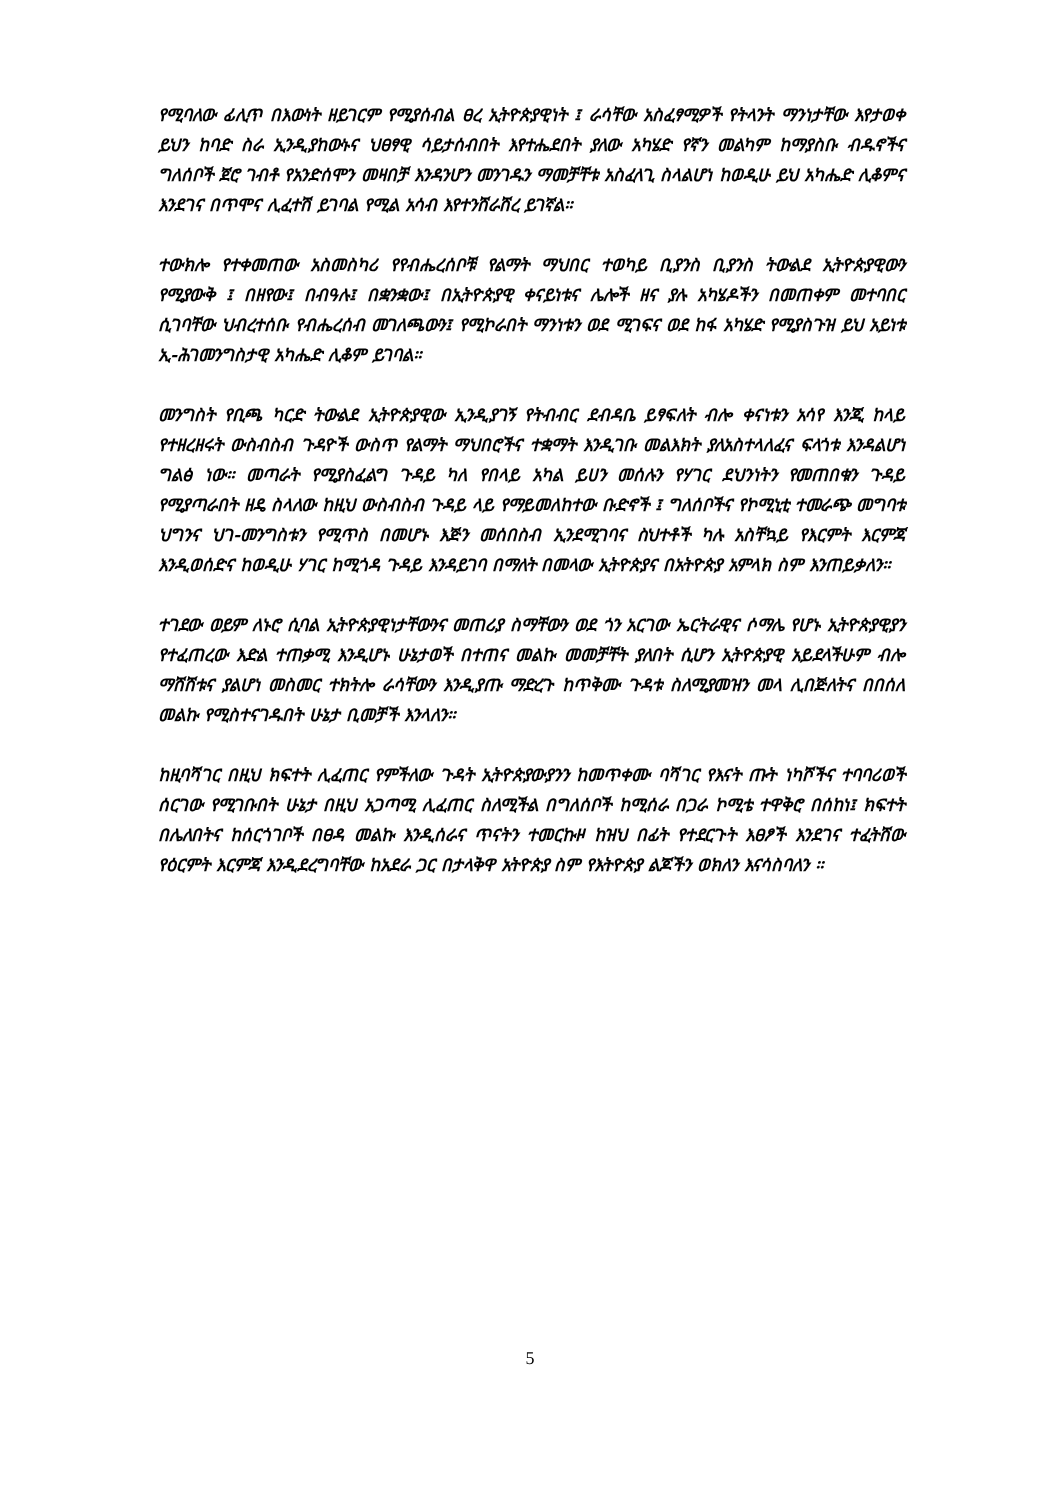የሚባለው ፊሊጥ በእውነት ዘይገርም የሚያሰብል ፀረ ኢትዮጵያዊነት ፤ ራሳቸው አስፈፃሚዎች የትላንት ማንነታቸው እየታወቀ ይህን ከባድ ስራ ኢንዲያከውኑና ህፀፃዊ ሳይታሰብበት እየተሔደበት ያለው አካሄድ የኛን መልካም ከማያስቡ ብዱኖችና ግለሰቦች ጀሮ ገብቶ የአንድሰሞን መዛበቻ እንዳንሆን መንገዱን ማመቻቸቱ አስፈላጊ ስላልሆነ ከወዲሁ ይህ አካሔድ ሊቆምና እንደገና በጥሞና ሊፈተሽ ይገባል የሚል አሳብ እየተንሸራሸረ ይገኛል።
ተውክሎ የተቀመጠው አስመስካሪ የየብሔረሰቦቹ የልማት ማህበር ተወካይ ቢያንስ ቢያንስ ትውልደ ኢትዮጵያዊውን የሚያውቅ ፤ በዘየው፤ በብዓሉ፤ በቋንቋው፤ በኢትዮጵያዊ ቀናይነቱና ሌሎች ዘና ያሉ አካሄዶችን በመጠቀም መተባበር ሲገባቸው ህብረተሰቡ የብሔረሰብ መገለጫውን፤ የሚኮራበት ማንነቱን ወደ ሚገፍና ወደ ከፋ አካሄድ የሚያስጉዝ ይህ አይነቱ ኢ-ሕገመንግስታዊ አካሔድ ሊቆም ይገባል።
መንግስት የቢጫ ካርድ ትውልደ ኢትዮጵያዊው ኢንዲያገኝ የትብብር ደብዳቤ ይፃፍለት ብሎ ቀናነቱን አሳየ እንጂ ከላይ የተዘረዘሩት ውስብስብ ጉዳዮች ውስጥ የልማት ማህበሮችና ተቋማት እንዲገቡ መልእክት ያለአስተላለፈና ፍላጎቱ እንዳልሆነ ግልፅ ነው። መጣራት የሚያስፈልግ ጉዳይ ካለ የበላይ አካል ይሀን መሰሉን የሃገር ደህንነትን የመጠበቁን ጉዳይ የሚያጣራበት ዘዴ ስላለው ከዚህ ውስብስብ ጉዳይ ላይ የማይመለከተው ቡድኖች ፤ ግለሰቦችና የኮሚኒቲ ተመራጭ መግባቱ ህግንና ህገ-መንግስቱን የሚጥስ በመሆኑ እጅን መሰበስብ ኢንደሚገባና ስህተቶች ካሉ አስቸኳይ የእርምት እርምጃ እንዲወሰድና ከወዲሁ ሃገር ከሚጎዳ ጉዳይ እንዳይገባ በማለት በመላው ኢትዮጵያና በአትዮጵያ አምላክ ስም እንጠይቃለን።
ተገደው ወይም ለኑሮ ሲባል ኢትዮጵያዊነታቸውንና መጠሪያ ስማቸውን ወደ ጎን አርገው ኤርትራዊና ሶማሌ የሆኑ ኢትዮጵያዊያን የተፈጠረው እድል ተጠቃሚ እንዲሆኑ ሁኔታወች በተጠና መልኩ መመቻቸት ያለበት ሲሆን ኢትዮጵያዊ አይደላችሁም ብሎ ማሸሸቱና ያልሆነ መስመር ተክትሎ ራሳቸውን እንዲያጡ ማድረጉ ከጥቅሙ ጉዳቱ ስለሚያመዝን መላ ሊበጅለትና በበሰለ መልኩ የሚስተናገዱበት ሁኔታ ቢመቻች እንላለን።
ከዚባሻገር በዚህ ክፍተት ሊፈጠር የምችለው ጉዳት ኢትዮጵያውያንን ከመጥቀሙ ባሻገር የእናት ጡት ነካሾችና ተባባሪወች ሰርገው የሚገቡበት ሁኔታ በዚህ አጋጣሚ ሊፈጠር ስለሚችል በግለሰቦች ከሚሰራ በጋራ ኮሚቴ ተዋቅሮ በሰከነ፤ ክፍተት በሌለበትና ከሰርጎገቦች በፀዳ መልኩ እንዲሰራና ጥናትን ተመርኩዞ ከዝህ በፊት የተደርጉት እፀፆች እንደገና ተፈትሸው የዕርምት እርምጃ እንዲደረግባቸው ከአደራ ጋር በታላቅዋ አትዮጵያ ስም የእትዮጵያ ልጆችን ወክለን እናሳስባለን ።
5